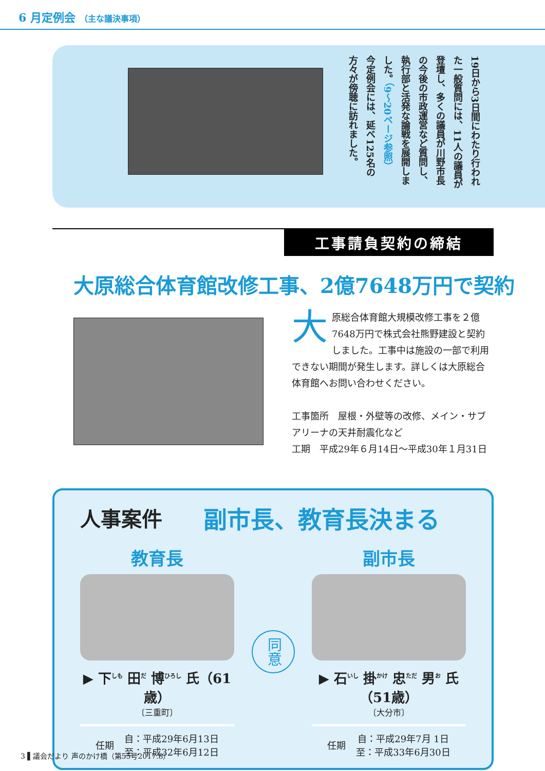6 月定例会 （主な議決事項）
19日から3日間にわたり行われた一般質問には、11人の議員が登壇し、多くの議員が川野市長の今後の市政運営など質問し、執行部と活発な論戦を展開しました。（9～20ページ参照）
今定例会には、延べ125名の方々が傍聴に訪れました。
工事請負契約の締結
大原総合体育館改修工事、2億7648万円で契約
大原総合体育館大規模改修工事を２億7648万円で株式会社熊野建設と契約しました。工事中は施設の一部で利用できない期間が発生します。詳しくは大原総合体育館へお問い合わせください。
工事箇所　屋根・外壁等の改修、メイン・サブアリーナの天井耐震化など
工期　平成29年６月14日～平成30年１月31日
人事案件 副市長、教育長決まる
教育長
▶ 下<sup>しも</sup> 田<sup>だ</sup> 博<sup>ひろし</sup> 氏（61歳）
〔三重町〕
任期 自：平成29年6月13日
至：平成32年6月12日
同意
副市長
▶ 石<sup>いし</sup> 掛<sup>かけ</sup> 忠<sup>ただ</sup> 男<sup>お</sup> 氏（51歳）
〔大分市〕
任期 自：平成29年7月 1日
至：平成33年6月30日
3 ▌議会だより 声のかけ橋（第55号2017.8）